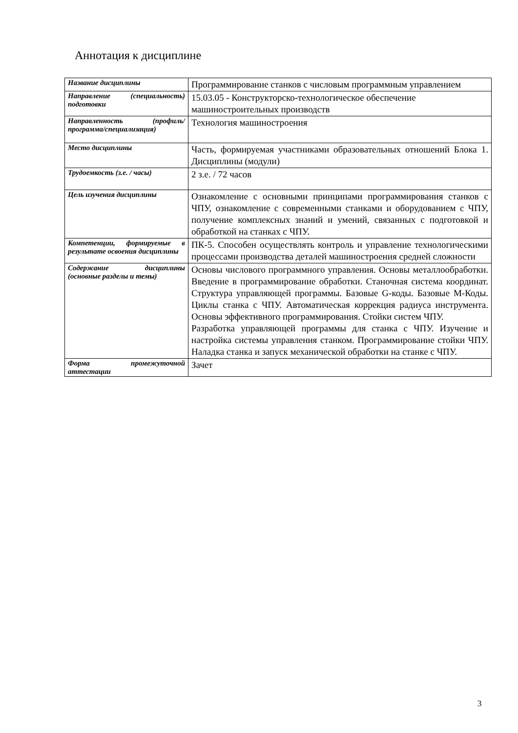Аннотация к дисциплине
| Название дисциплины | Программирование станков с числовым программным управлением |
| Направление (специальность) подготовки | 15.03.05 - Конструкторско-технологическое обеспечение машиностроительных производств |
| Направленность (профиль/программа/специализация) | Технология машиностроения |
| Место дисциплины | Часть, формируемая участниками образовательных отношений Блока 1. Дисциплины (модули) |
| Трудоемкость (з.е. / часы) | 2 з.е. / 72 часов |
| Цель изучения дисциплины | Ознакомление с основными принципами программирования станков с ЧПУ, ознакомление с современными станками и оборудованием с ЧПУ, получение комплексных знаний и умений, связанных с подготовкой и обработкой на станках с ЧПУ. |
| Компетенции, формируемые в результате освоения дисциплины | ПК-5. Способен осуществлять контроль и управление технологическими процессами производства деталей машиностроения средней сложности |
| Содержание дисциплины (основные разделы и темы) | Основы числового программного управления. Основы металлообработки. Введение в программирование обработки. Станочная система координат. Структура управляющей программы. Базовые G-коды. Базовые M-Коды. Циклы станка с ЧПУ. Автоматическая коррекция радиуса инструмента. Основы эффективного программирования. Стойки систем ЧПУ. Разработка управляющей программы для станка с ЧПУ. Изучение и настройка системы управления станком. Программирование стойки ЧПУ. Наладка станка и запуск механической обработки на станке с ЧПУ. |
| Форма промежуточной аттестации | Зачет |
3